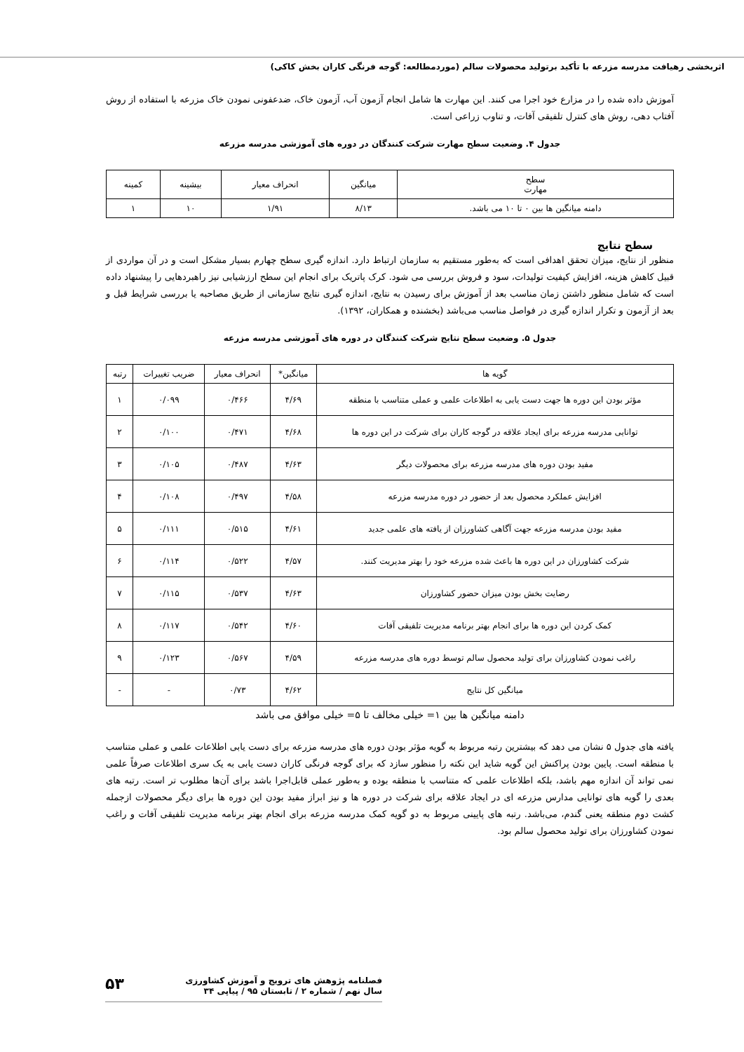اثربخشی رهیافت مدرسه مزرعه با تأکید برتولید محصولات سالم (موردمطالعه: گوجه فرنگی کاران بخش کاکی)
آموزش داده شده را در مزارع خود اجرا می کنند. این مهارت ها شامل انجام آزمون آب، آزمون خاک، ضدعفونی نمودن خاک مزرعه با استفاده از روش آفتاب دهی، روش های کنترل تلفیقی آفات، و تناوب زراعی است.
جدول ۴. وضعیت سطح مهارت شرکت کنندگان در دوره های آموزشی مدرسه مزرعه
| سطح مهارت | میانگین | انحراف معیار | بیشینه | کمینه |
| --- | --- | --- | --- | --- |
| دامنه میانگین ها بین ۰ تا ۱۰ می باشد. | ۸/۱۳ | ۱/۹۱ | ۱۰ | ۱ |
سطح نتایج
منظور از نتایج، میزان تحقق اهدافی است که به‌طور مستقیم به سازمان ارتباط دارد. اندازه گیری سطح چهارم بسیار مشکل است و در آن مواردی از قبیل کاهش هزینه، افزایش کیفیت تولیدات، سود و فروش بررسی می شود. کرک پاتریک برای انجام این سطح ارزشیابی نیز راهبردهایی را پیشنهاد داده است که شامل منظور داشتن زمان مناسب بعد از آموزش برای رسیدن به نتایج، اندازه گیری نتایج سازمانی از طریق مصاحبه یا بررسی شرایط قبل و بعد از آزمون و تکرار اندازه گیری در فواصل مناسب می‌باشد (بخشنده و همکاران، ۱۳۹۲).
جدول ۵. وضعیت سطح نتایج شرکت کنندگان در دوره های آموزشی مدرسه مزرعه
| گویه ها | میانگین* | انحراف معیار | ضریب تغییرات | رتبه |
| --- | --- | --- | --- | --- |
| مؤثر بودن این دوره ها جهت دست یابی به اطلاعات علمی و عملی متناسب با منطقه | ۴/۶۹ | ۰/۴۶۶ | ۰/۰۹۹ | ۱ |
| توانایی مدرسه مزرعه برای ایجاد علاقه در گوجه کاران برای شرکت در این دوره ها | ۴/۶۸ | ۰/۴۷۱ | ۰/۱۰۰ | ۲ |
| مفید بودن دوره های مدرسه مزرعه برای محصولات دیگر | ۴/۶۳ | ۰/۴۸۷ | ۰/۱۰۵ | ۳ |
| افزایش عملکرد محصول بعد از حضور در دوره مدرسه مزرعه | ۴/۵۸ | ۰/۴۹۷ | ۰/۱۰۸ | ۴ |
| مفید بودن مدرسه مزرعه جهت آگاهی کشاورزان از یافته های علمی جدید | ۴/۶۱ | ۰/۵۱۵ | ۰/۱۱۱ | ۵ |
| شرکت کشاورزان در این دوره ها باعث شده مزرعه خود را بهتر مدیریت کنند. | ۴/۵۷ | ۰/۵۲۲ | ۰/۱۱۴ | ۶ |
| رضایت بخش بودن میزان حضور کشاورزان | ۴/۶۳ | ۰/۵۳۷ | ۰/۱۱۵ | ۷ |
| کمک کردن این دوره ها برای انجام بهتر برنامه مدیریت تلفیقی آفات | ۴/۶۰ | ۰/۵۴۲ | ۰/۱۱۷ | ۸ |
| راغب نمودن کشاورزان برای تولید محصول سالم توسط دوره های مدرسه مزرعه | ۴/۵۹ | ۰/۵۶۷ | ۰/۱۲۳ | ۹ |
| میانگین کل نتایج | ۴/۶۲ | ۰/۷۳ | - | - |
دامنه میانگین ها بین ۱= خیلی مخالف تا ۵= خیلی موافق می باشد
یافته های جدول ۵ نشان می دهد که بیشترین رتبه مربوط به گویه مؤثر بودن دوره های مدرسه مزرعه برای دست یابی اطلاعات علمی و عملی متناسب با منطقه است. پایین بودن پراکنش این گویه شاید این نکته را منظور سازد که برای گوجه فرنگی کاران دست یابی به یک سری اطلاعات صرفاً علمی نمی تواند آن اندازه مهم باشد، بلکه اطلاعات علمی که متناسب با منطقه بوده و به‌طور عملی قابل‌اجرا باشد برای آن‌ها مطلوب تر است. رتبه های بعدی را گویه های توانایی مدارس مزرعه ای در ایجاد علاقه برای شرکت در دوره ها و نیز ابراز مفید بودن این دوره ها برای دیگر محصولات ازجمله کشت دوم منطقه یعنی گندم، می‌باشد. رتبه های پایینی مربوط به دو گویه کمک مدرسه مزرعه برای انجام بهتر برنامه مدیریت تلفیقی آفات و راغب نمودن کشاورزان برای تولید محصول سالم بود.
فصلنامه پژوهش های ترویج و آموزش کشاورزی
سال نهم / شماره ۲ / تابستان ۹۵ / پیاپی ۳۴
۵۳